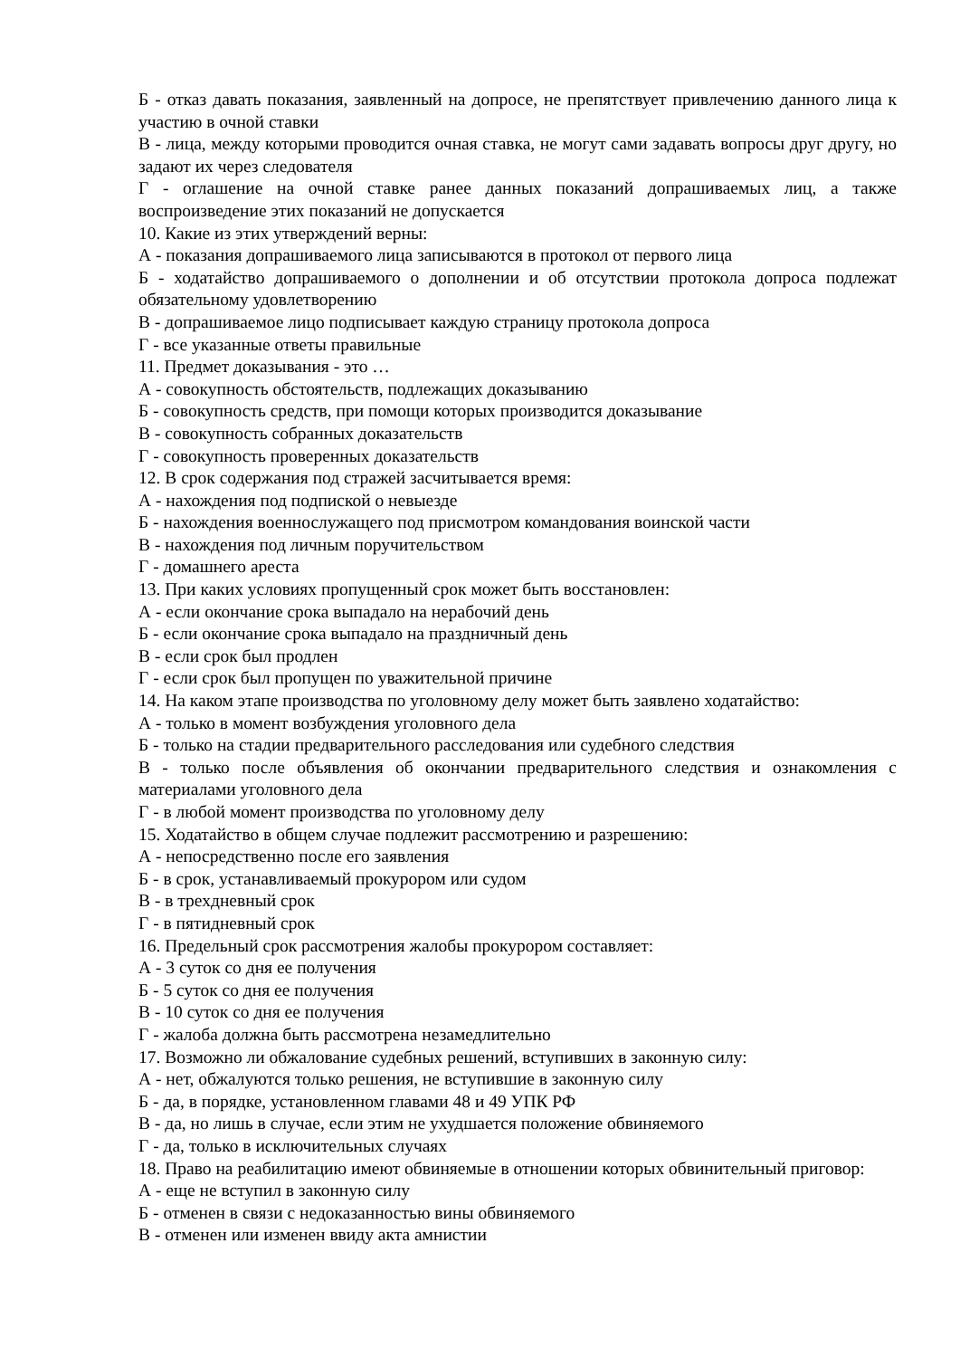Б - отказ давать показания, заявленный на допросе, не препятствует привлечению данного лица к участию в очной ставки
В - лица, между которыми проводится очная ставка, не могут сами задавать вопросы друг другу, но задают их через следователя
Г - оглашение на очной ставке ранее данных показаний допрашиваемых лиц, а также воспроизведение этих показаний не допускается
10. Какие из этих утверждений верны:
А - показания допрашиваемого лица записываются в протокол от первого лица
Б - ходатайство допрашиваемого о дополнении и об отсутствии протокола допроса подлежат обязательному удовлетворению
В - допрашиваемое лицо подписывает каждую страницу протокола допроса
Г - все указанные ответы правильные
11. Предмет доказывания - это …
А - совокупность обстоятельств, подлежащих доказыванию
Б - совокупность средств, при помощи которых производится доказывание
В - совокупность собранных доказательств
Г - совокупность проверенных доказательств
12. В срок содержания под стражей засчитывается время:
А - нахождения под подпиской о невыезде
Б - нахождения военнослужащего под присмотром командования воинской части
В - нахождения под личным поручительством
Г - домашнего ареста
13. При каких условиях пропущенный срок может быть восстановлен:
А - если окончание срока выпадало на нерабочий день
Б - если окончание срока выпадало на праздничный день
В - если срок был продлен
Г - если срок был пропущен по уважительной причине
14. На каком этапе производства по уголовному делу может быть заявлено ходатайство:
А - только в момент возбуждения уголовного дела
Б - только на стадии предварительного расследования или судебного следствия
В - только после объявления об окончании предварительного следствия и ознакомления с материалами уголовного дела
Г - в любой момент производства по уголовному делу
15. Ходатайство в общем случае подлежит рассмотрению и разрешению:
А - непосредственно после его заявления
Б - в срок, устанавливаемый прокурором или судом
В - в трехдневный срок
Г - в пятидневный срок
16. Предельный срок рассмотрения жалобы прокурором составляет:
А - 3 суток со дня ее получения
Б - 5 суток со дня ее получения
В - 10 суток со дня ее получения
Г - жалоба должна быть рассмотрена незамедлительно
17. Возможно ли обжалование судебных решений, вступивших в законную силу:
А - нет, обжалуются только решения, не вступившие в законную силу
Б - да, в порядке, установленном главами 48 и 49 УПК РФ
В - да, но лишь в случае, если этим не ухудшается положение обвиняемого
Г - да, только в исключительных случаях
18. Право на реабилитацию имеют обвиняемые в отношении которых обвинительный приговор:
А - еще не вступил в законную силу
Б - отменен в связи с недоказанностью вины обвиняемого
В - отменен или изменен ввиду акта амнистии